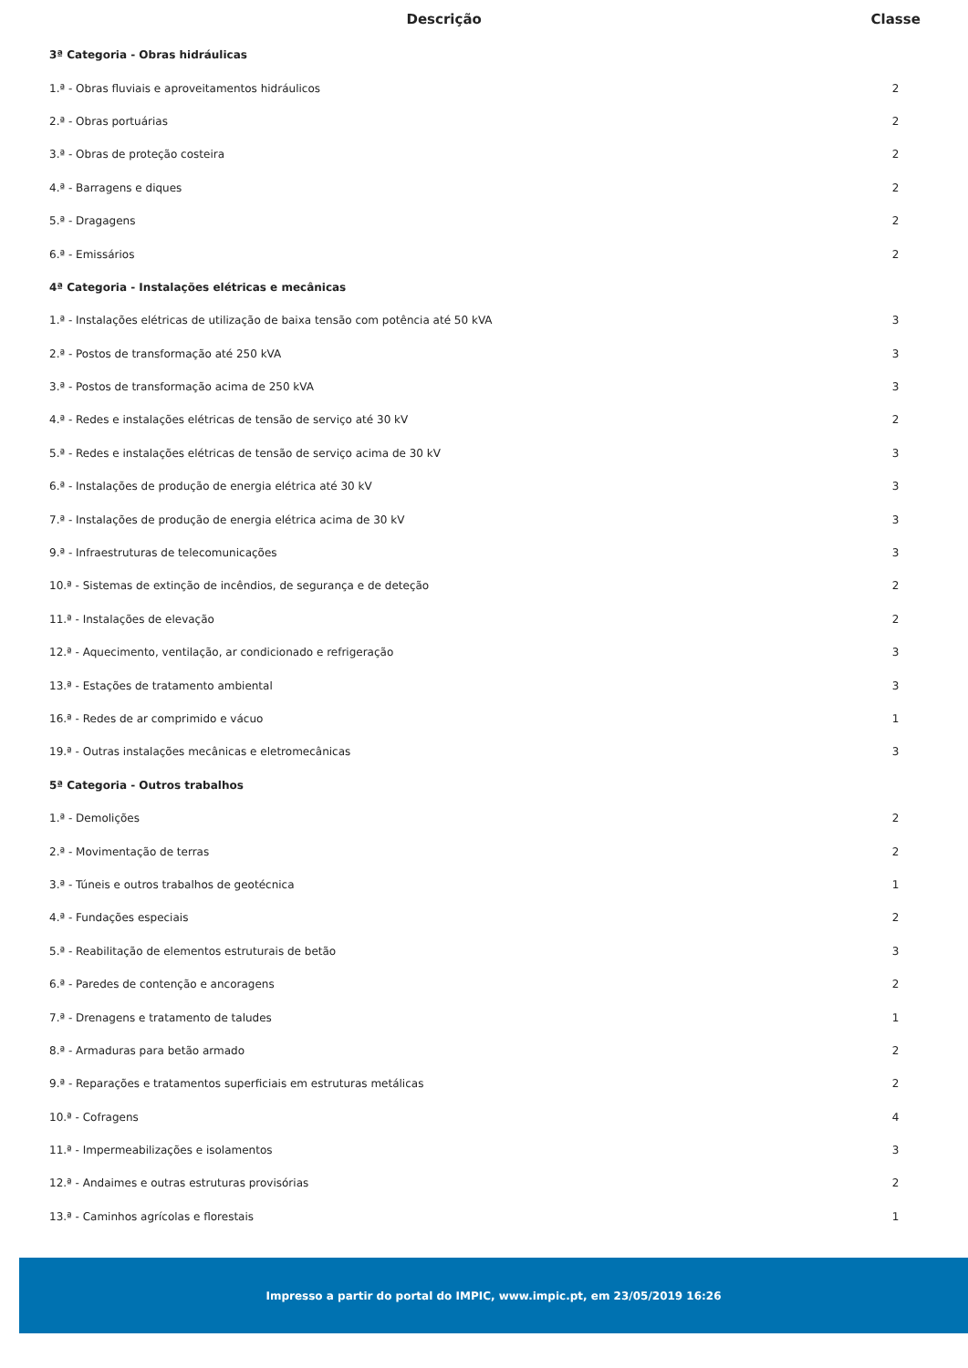| Descrição | Classe |
| --- | --- |
| 3ª Categoria - Obras hidráulicas | |
| 1.ª - Obras fluviais e aproveitamentos hidráulicos | 2 |
| 2.ª - Obras portuárias | 2 |
| 3.ª - Obras de proteção costeira | 2 |
| 4.ª - Barragens e diques | 2 |
| 5.ª - Dragagens | 2 |
| 6.ª - Emissários | 2 |
| 4ª Categoria - Instalações elétricas e mecânicas | |
| 1.ª - Instalações elétricas de utilização de baixa tensão com potência até 50 kVA | 3 |
| 2.ª - Postos de transformação até 250 kVA | 3 |
| 3.ª - Postos de transformação acima de 250 kVA | 3 |
| 4.ª - Redes e instalações elétricas de tensão de serviço até 30 kV | 2 |
| 5.ª - Redes e instalações elétricas de tensão de serviço acima de 30 kV | 3 |
| 6.ª - Instalações de produção de energia elétrica até 30 kV | 3 |
| 7.ª - Instalações de produção de energia elétrica acima de 30 kV | 3 |
| 9.ª - Infraestruturas de telecomunicações | 3 |
| 10.ª - Sistemas de extinção de incêndios, de segurança e de deteção | 2 |
| 11.ª - Instalações de elevação | 2 |
| 12.ª - Aquecimento, ventilação, ar condicionado e refrigeração | 3 |
| 13.ª - Estações de tratamento ambiental | 3 |
| 16.ª - Redes de ar comprimido e vácuo | 1 |
| 19.ª - Outras instalações mecânicas e eletromecânicas | 3 |
| 5ª Categoria - Outros trabalhos | |
| 1.ª - Demolições | 2 |
| 2.ª - Movimentação de terras | 2 |
| 3.ª - Túneis e outros trabalhos de geotécnica | 1 |
| 4.ª - Fundações especiais | 2 |
| 5.ª - Reabilitação de elementos estruturais de betão | 3 |
| 6.ª - Paredes de contenção e ancoragens | 2 |
| 7.ª - Drenagens e tratamento de taludes | 1 |
| 8.ª - Armaduras para betão armado | 2 |
| 9.ª - Reparações e tratamentos superficiais em estruturas metálicas | 2 |
| 10.ª - Cofragens | 4 |
| 11.ª - Impermeabilizações e isolamentos | 3 |
| 12.ª - Andaimes e outras estruturas provisórias | 2 |
| 13.ª - Caminhos agrícolas e florestais | 1 |
Impresso a partir do portal do IMPIC, www.impic.pt, em 23/05/2019 16:26